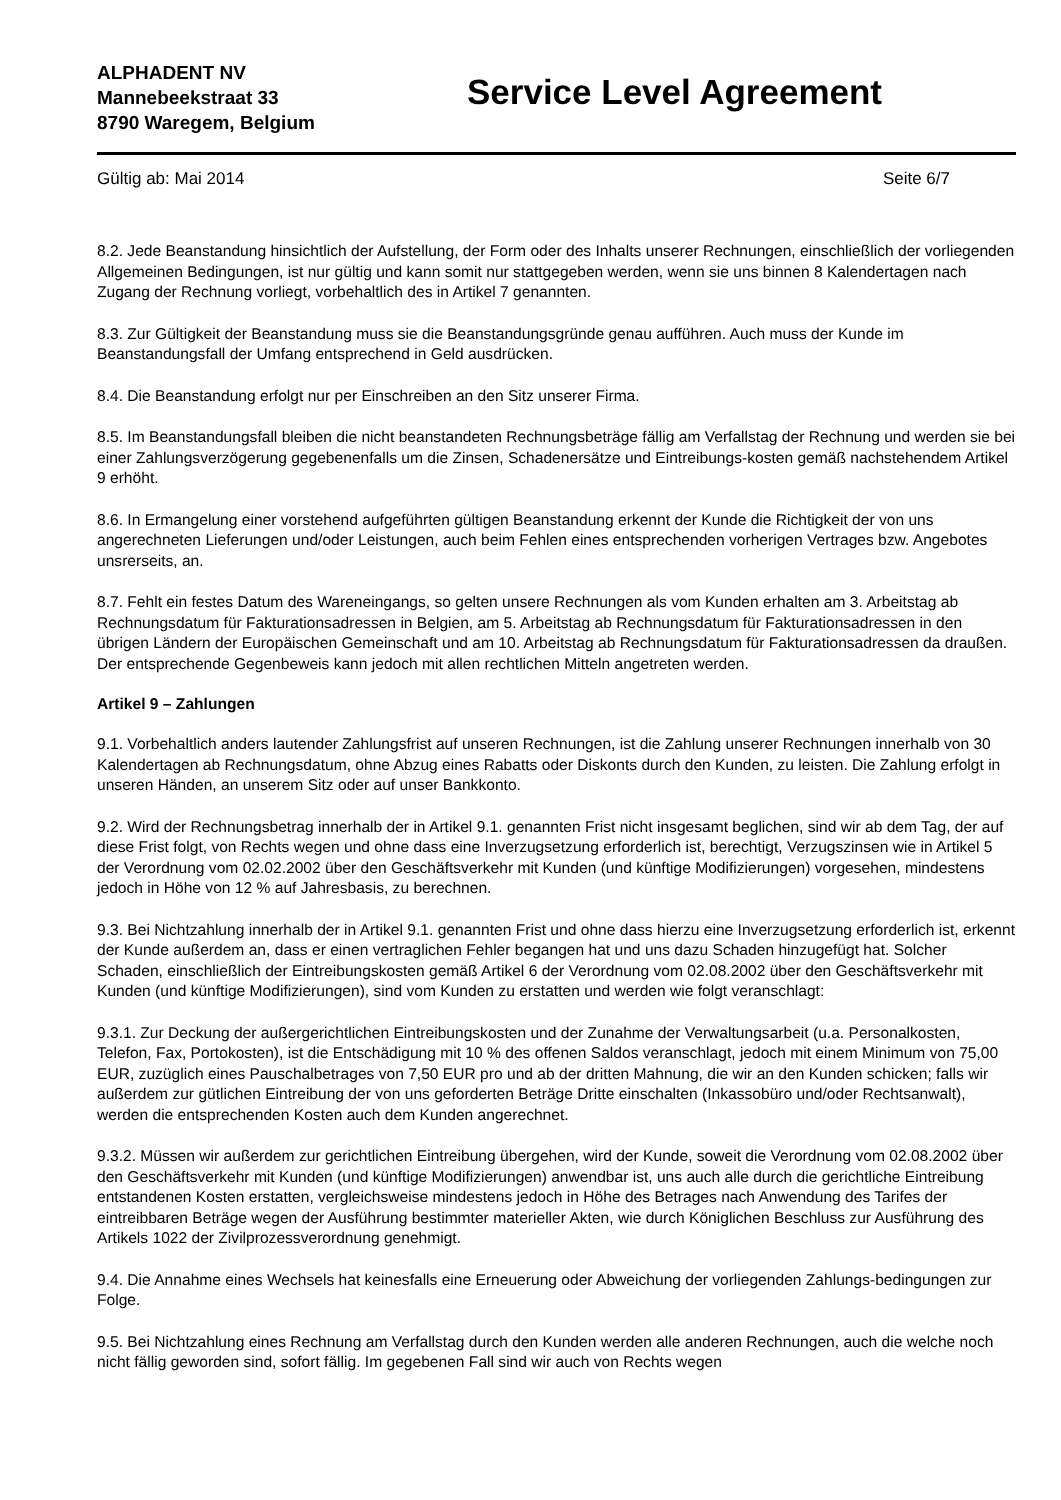ALPHADENT NV
Mannebeekstraat 33
8790 Waregem, Belgium
Service Level Agreement
Gültig ab: Mai 2014 Seite 6/7
8.2. Jede Beanstandung hinsichtlich der Aufstellung, der Form oder des Inhalts unserer Rechnungen, einschließlich der vorliegenden Allgemeinen Bedingungen, ist nur gültig und kann somit nur stattgegeben werden, wenn sie uns binnen 8 Kalendertagen nach Zugang der Rechnung vorliegt, vorbehaltlich des in Artikel 7 genannten.
8.3. Zur Gültigkeit der Beanstandung muss sie die Beanstandungsgründe genau aufführen. Auch muss der Kunde im Beanstandungsfall der Umfang entsprechend in Geld ausdrücken.
8.4. Die Beanstandung erfolgt nur per Einschreiben an den Sitz unserer Firma.
8.5. Im Beanstandungsfall bleiben die nicht beanstandeten Rechnungsbeträge fällig am Verfallstag der Rechnung und werden sie bei einer Zahlungsverzögerung gegebenenfalls um die Zinsen, Schadenersätze und Eintreibungs-kosten gemäß nachstehendem Artikel 9 erhöht.
8.6. In Ermangelung einer vorstehend aufgeführten gültigen Beanstandung erkennt der Kunde die Richtigkeit der von uns angerechneten Lieferungen und/oder Leistungen, auch beim Fehlen eines entsprechenden vorherigen Vertrages bzw. Angebotes unsrerseits, an.
8.7. Fehlt ein festes Datum des Wareneingangs, so gelten unsere Rechnungen als vom Kunden erhalten am 3. Arbeitstag ab Rechnungsdatum für Fakturationsadressen in Belgien, am 5. Arbeitstag ab Rechnungsdatum für Fakturationsadressen in den übrigen Ländern der Europäischen Gemeinschaft und am 10. Arbeitstag ab Rechnungsdatum für Fakturationsadressen da draußen. Der entsprechende Gegenbeweis kann jedoch mit allen rechtlichen Mitteln angetreten werden.
Artikel 9 – Zahlungen
9.1. Vorbehaltlich anders lautender Zahlungsfrist auf unseren Rechnungen, ist die Zahlung unserer Rechnungen innerhalb von 30 Kalendertagen ab Rechnungsdatum, ohne Abzug eines Rabatts oder Diskonts durch den Kunden, zu leisten. Die Zahlung erfolgt in unseren Händen, an unserem Sitz oder auf unser Bankkonto.
9.2. Wird der Rechnungsbetrag innerhalb der in Artikel 9.1. genannten Frist nicht insgesamt beglichen, sind wir ab dem Tag, der auf diese Frist folgt, von Rechts wegen und ohne dass eine Inverzugsetzung erforderlich ist, berechtigt, Verzugszinsen wie in Artikel 5 der Verordnung vom 02.02.2002 über den Geschäftsverkehr mit Kunden (und künftige Modifizierungen) vorgesehen, mindestens jedoch in Höhe von 12 % auf Jahresbasis, zu berechnen.
9.3. Bei Nichtzahlung innerhalb der in Artikel 9.1. genannten Frist und ohne dass hierzu eine Inverzugsetzung erforderlich ist, erkennt der Kunde außerdem an, dass er einen vertraglichen Fehler begangen hat und uns dazu Schaden hinzugefügt hat. Solcher Schaden, einschließlich der Eintreibungskosten gemäß Artikel 6 der Verordnung vom 02.08.2002 über den Geschäftsverkehr mit Kunden (und künftige Modifizierungen), sind vom Kunden zu erstatten und werden wie folgt veranschlagt:
9.3.1. Zur Deckung der außergerichtlichen Eintreibungskosten und der Zunahme der Verwaltungsarbeit (u.a. Personalkosten, Telefon, Fax, Portokosten), ist die Entschädigung mit 10 % des offenen Saldos veranschlagt, jedoch mit einem Minimum von 75,00 EUR, zuzüglich eines Pauschalbetrages von 7,50 EUR pro und ab der dritten Mahnung, die wir an den Kunden schicken; falls wir außerdem zur gütlichen Eintreibung der von uns geforderten Beträge Dritte einschalten (Inkassobüro und/oder Rechtsanwalt), werden die entsprechenden Kosten auch dem Kunden angerechnet.
9.3.2. Müssen wir außerdem zur gerichtlichen Eintreibung übergehen, wird der Kunde, soweit die Verordnung vom 02.08.2002 über den Geschäftsverkehr mit Kunden (und künftige Modifizierungen) anwendbar ist, uns auch alle durch die gerichtliche Eintreibung entstandenen Kosten erstatten, vergleichsweise mindestens jedoch in Höhe des Betrages nach Anwendung des Tarifes der eintreibbaren Beträge wegen der Ausführung bestimmter materieller Akten, wie durch Königlichen Beschluss zur Ausführung des Artikels 1022 der Zivilprozessverordnung genehmigt.
9.4. Die Annahme eines Wechsels hat keinesfalls eine Erneuerung oder Abweichung der vorliegenden Zahlungs-bedingungen zur Folge.
9.5. Bei Nichtzahlung eines Rechnung am Verfallstag durch den Kunden werden alle anderen Rechnungen, auch die welche noch nicht fällig geworden sind, sofort fällig. Im gegebenen Fall sind wir auch von Rechts wegen